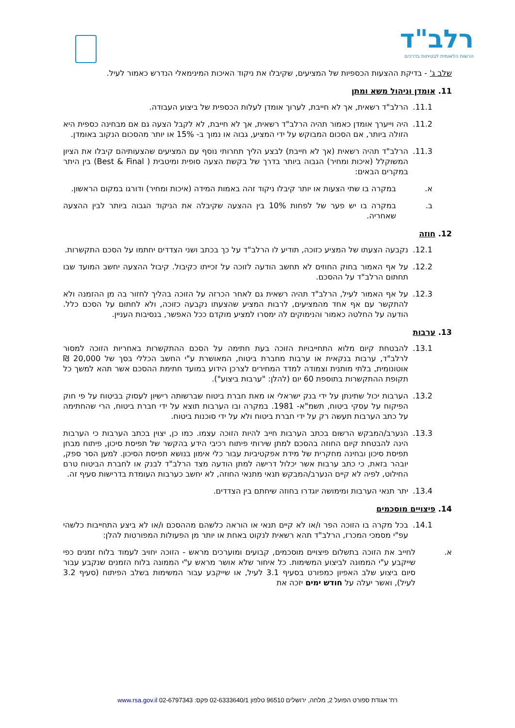רלב"ד
הרשות הלאומית לבטיחות בדרכים
שלב ג' - בדיקת ההצעות הכספיות של המציעים, שקיבלו את ניקוד האיכות המינימאלי הנדרש כאמור לעיל.
11. אומדן וניהול משא ומתן
11.1. הרלב"ד רשאית, אך לא חייבת, לערוך אומדן לעלות הכספית של ביצוע העבודה.
11.2. היה וייערך אומדן כאמור תהיה הרלב"ד רשאית, אך לא חייבת, לא לקבל הצעה גם אם מבחינה כספית היא הזולה ביותר, אם הסכום המבוקש על ידי המציע, גבוה או נמוך ב- 15% או יותר מהסכום הנקוב באומדן.
11.3. הרלב"ד תהיה רשאית (אך לא חייבת) לבצע הליך תחרותי נוסף עם המציעים שהצעותיהם קיבלו את הציון המשוקלל (איכות ומחיר) הגבוה ביותר בדרך של בקשת הצעה סופית ומיטבית ( Best & Final) בין היתר במקרים הבאים:
א. במקרה בו שתי הצעות או יותר קיבלו ניקוד זהה באמות המידה (איכות ומחיר) ודורגו במקום הראשון.
ב. במקרה בו יש פער של לפחות 10% בין ההצעה שקיבלה את הניקוד הגבוה ביותר לבין ההצעה שאחריה.
12. חוזה
12.1. נקבעה הצעתו של המציע כזוכה, תודיע לו הרלב"ד על כך בכתב ושני הצדדים יחתמו על הסכם התקשרות.
12.2. על אף האמור בחוק החוזים לא תחשב הודעה לזוכה על זכייתו כקיבול. קיבול ההצעה יחשב המועד שבו תחתום הרלב"ד על ההסכם.
12.3. על אף האמור לעיל, הרלב"ד תהיה רשאית גם לאחר הכרזה על הזוכה בהליך לחזור בה מן ההזמנה ולא להתקשר עם אף אחד מהמציעים, לרבות המציע שהצעתו נקבעה כזוכה, ולא לחתום על הסכם כלל. הודעה על החלטה כאמור והנימוקים לה ימסרו למציע מוקדם ככל האפשר, בנסיבות העניין.
13. ערבות
13.1. להבטחת קיום מלוא התחייבויות הזוכה בעת חתימה על הסכם ההתקשרות באחריות הזוכה למסור לרלב"ד, ערבות בנקאית או ערבות מחברת ביטוח, המאושרת ע"י החשב הכללי בסך של 20,000 ₪ אוטונומית, בלתי מותנית וצמודה למדד המחירים לצרכן הידוע במועד חתימת ההסכם אשר תהא למשך כל תקופת ההתקשרות בתוספת 60 יום (להלן: "ערבות ביצוע").
13.2. הערבות יכול שתינתן על ידי בנק ישראלי או מאת חברת ביטוח שברשותה רישיון לעסוק בביטוח על פי חוק הפיקוח על עסקי ביטוח, תשמ"א- 1981. במקרה ובו הערבות תוצא על ידי חברת ביטוח, הרי שהחתימה על כתב הערבות תעשה רק על ידי חברת ביטוח ולא על ידי סוכנות ביטוח.
13.3. הנערב/המבקש הרשום בכתב הערבות חייב להיות הזוכה עצמו. כמו כן, יצוין בכתב הערבות כי הערבות הינה להבטחת קיום החוזה בהסכם למתן שירותי פיתוח רכיבי הידע בהקשר של תפיסת סיכון, פיתוח מבחן תפיסת סיכון ובחינה מחקרית של מידת אפקטיביות עבור כלי אימון בנושא תפיסת הסיכון. למען הסר ספק, יובהר בזאת, כי כתב ערבות אשר יכלול דרישה למתן הודעה מצד הרלב"ד לבנק או לחברת הביטוח טרם החילוט, לפיה לא קיים הנערב/המבקש תנאי מתנאי החוזה, לא יחשב כערבות העומדת בדרישות סעיף זה.
13.4. יתר תנאי הערבות ומימושה יוגדרו בחוזה שיחתם בין הצדדים.
14. פיצויים מוסכמים
14.1. בכל מקרה בו הזוכה הפר ו/או לא קיים תנאי או הוראה כלשהם מההסכם ו/או לא ביצע התחייבות כלשהי עפ"י מסמכי המכרז, הרלב"ד תהא רשאית לנקוט באחת או יותר מן הפעולות המפורטות להלן:
א. לחייב את הזוכה בתשלום פיצויים מוסכמים, קבועים ומוערכים מראש - הזוכה יחויב לעמוד בלוח זמנים כפי שייקבע ע"י הממונה לביצוע המשימות. כל איחור שלא אושר מראש ע"י הממונה בלוח הזמנים שנקבע עבור סיום ביצוע שלב האפיון כמפורט בסעיף 3.1 לעיל, או שייקבע עבור המשימות בשלב הפיתוח (סעיף 3.2 לעיל), ואשר יעלה על חודש ימים יזכה את
רח' אגודת ספורט הפועל 2, מלחה, ירושלים 96510 טלפון 02-6333640/1 פקס: 02-6797343 www.rsa.gov.il